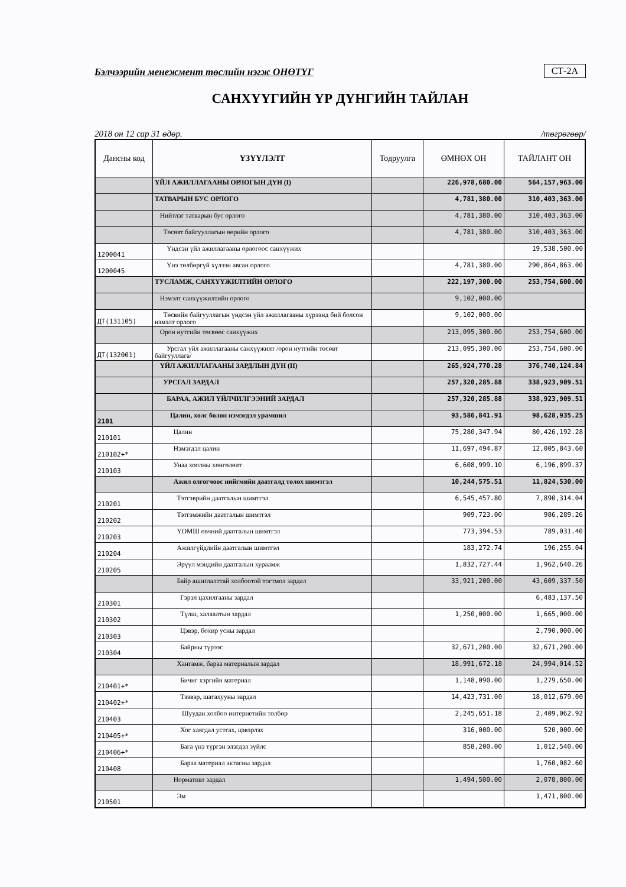Бэлчээрийн менежмент төслийн нэгж ОНӨТҮГ СТ-2А
САНХҮҮГИЙН ҮР ДҮНГИЙН ТАЙЛАН
2018 он 12 сар 31 өдөр. /төгрөгөөр/
| Дансны код | ҮЗҮҮЛЭЛТ | Тодруулга | ӨМНӨХ ОН | ТАЙЛАНТ ОН |
| --- | --- | --- | --- | --- |
| | ҮЙЛ АЖИЛЛАГААНЫ ОРЛОГЫН ДҮН (I) | | 226,978,680.00 | 564,157,963.00 |
| | ТАТВАРЫН БУС ОРЛОГО | | 4,781,380.00 | 310,403,363.00 |
| | Нийтлэг татварын бус орлого | | 4,781,380.00 | 310,403,363.00 |
| | Төсөвт байгууллагын өөрийн орлого | | 4,781,380.00 | 310,403,363.00 |
| 1200041 | Үндсэн үйл ажиллагааны орлогоос санхүүжих | | | 19,538,500.00 |
| 1200045 | Үнэ төлбөргүй хүлээн авсан орлого | | 4,781,380.00 | 290,864,863.00 |
| | ТУСЛАМЖ, САНХҮҮЖИЛТИЙН ОРЛОГО | | 222,197,300.00 | 253,754,600.00 |
| | Нэмэлт санхүүжилтийн орлого | | 9,102,000.00 | |
| ДТ(131105) | Төсвийн байгууллагын үндсэн үйл ажиллагааны хүрээнд бий болсон нэмэлт орлого | | 9,102,000.00 | |
| | Орон нутгийн төсвөөс санхүүжих | | 213,095,300.00 | 253,754,600.00 |
| ДТ(132001) | Урсгал үйл ажиллагааны санхүүжилт /орон нутгийн төсөвт байгууллага/ | | 213,095,300.00 | 253,754,600.00 |
| | ҮЙЛ АЖИЛЛАГААНЫ ЗАРДЛЫН ДҮН (II) | | 265,924,770.28 | 376,740,124.84 |
| | УРСГАЛ ЗАРДАЛ | | 257,320,285.88 | 338,923,909.51 |
| | БАРАА, АЖИЛ ҮЙЛЧИЛГЭЭНИЙ ЗАРДАЛ | | 257,320,285.88 | 338,923,909.51 |
| 2101 | Цалин, хөлс болон нэмэгдэл урамшил | | 93,586,841.91 | 98,628,935.25 |
| 210101 | Цалин | | 75,280,347.94 | 80,426,192.28 |
| 210102+* | Нэмэгдэл цалин | | 11,697,494.87 | 12,005,843.60 |
| 210103 | Унаа хоолны хөнгөлөлт | | 6,608,999.10 | 6,196,899.37 |
| | Ажил олгогчоос нийгмийн даатгалд төлөх шимтгэл | | 10,244,575.51 | 11,824,530.00 |
| 210201 | Тэтгэврийн даатгалын шимтгэл | | 6,545,457.80 | 7,890,314.04 |
| 210202 | Тэтгэмжийн даатгалын шимтгэл | | 909,723.00 | 986,289.26 |
| 210203 | ҮОМШ өвчний даатгалын шимтгэл | | 773,394.53 | 789,031.40 |
| 210204 | Ажилгүйдлийн даатгалын шимтгэл | | 183,272.74 | 196,255.04 |
| 210205 | Эрүүл мэндийн даатгалын хураамж | | 1,832,727.44 | 1,962,640.26 |
| | Байр ашиглалттай холбоотой тогтмол зардал | | 33,921,200.00 | 43,609,337.50 |
| 210301 | Гэрэл цахилгааны зардал | | | 6,483,137.50 |
| 210302 | Түлш, халаалтын зардал | | 1,250,000.00 | 1,665,000.00 |
| 210303 | Цэвэр, бохир усны зардал | | | 2,790,000.00 |
| 210304 | Байрны түрээс | | 32,671,200.00 | 32,671,200.00 |
| | Хангамж, бараа материалын зардал | | 18,991,672.18 | 24,994,014.52 |
| 210401+* | Бичиг хэргийн материал | | 1,148,090.00 | 1,279,650.00 |
| 210402+* | Тээвэр, шатахууны зардал | | 14,423,731.00 | 18,012,679.00 |
| 210403 | Шуудан холбоо интернетийн төлбөр | | 2,245,651.18 | 2,409,062.92 |
| 210405+* | Хог хаягдал устгах, цэвэрлэх | | 316,000.00 | 520,000.00 |
| 210406+* | Бага үнэ түргэн элэгдэл зүйлс | | 858,200.00 | 1,012,540.00 |
| 210408 | Бараа материал актасны зардал | | | 1,760,082.60 |
| | Нормативт зардал | | 1,494,500.00 | 2,078,800.00 |
| 210501 | Эм | | | 1,471,800.00 |